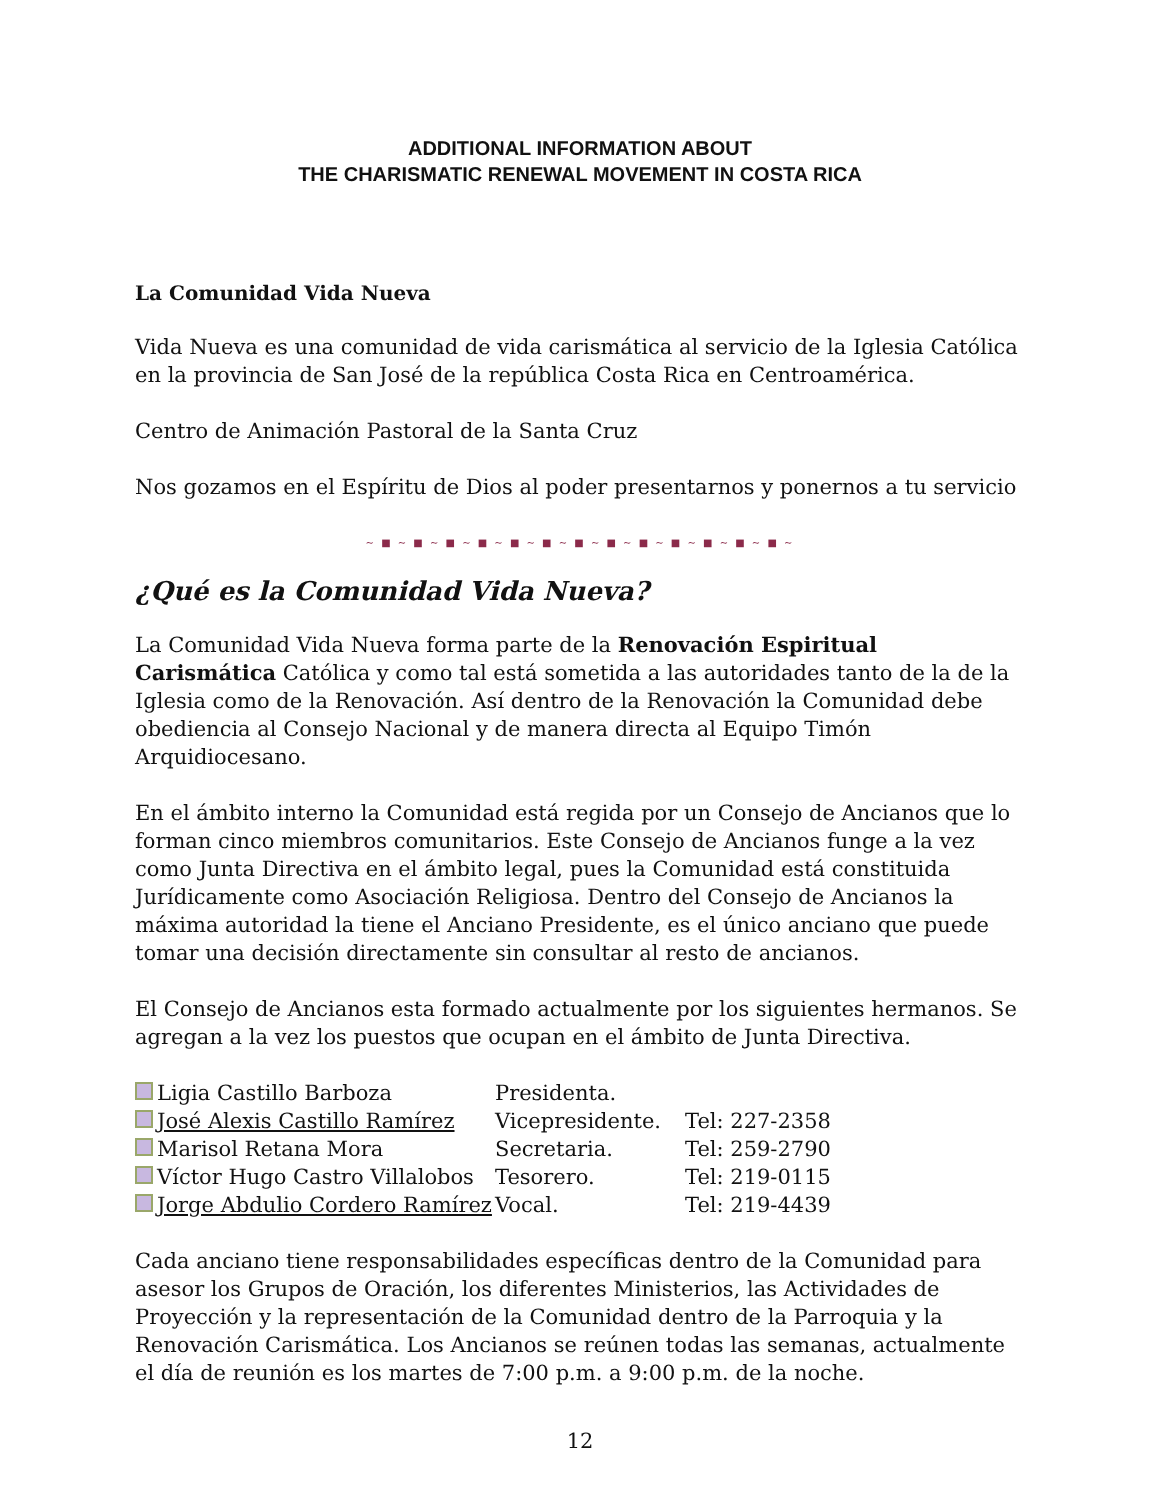ADDITIONAL INFORMATION ABOUT
THE CHARISMATIC RENEWAL MOVEMENT IN COSTA RICA
La Comunidad Vida Nueva
Vida Nueva es una comunidad de vida carismática al servicio de la Iglesia Católica en la provincia de San José de la república Costa Rica en Centroamérica.
Centro de Animación Pastoral de la Santa Cruz
Nos gozamos en el Espíritu de Dios al poder presentarnos y ponernos a tu servicio
~ ■ ~ ■ ~ ■ ~ ■ ~ ■ ~ ■ ~ ■ ~ ■ ~ ■ ~ ■ ~ ■ ~ ■ ~ ■ ~
¿Qué es la Comunidad Vida Nueva?
La Comunidad Vida Nueva forma parte de la Renovación Espiritual Carismática Católica y como tal está sometida a las autoridades tanto de la de la Iglesia como de la Renovación. Así dentro de la Renovación la Comunidad debe obediencia al Consejo Nacional y de manera directa al Equipo Timón Arquidiocesano.
En el ámbito interno la Comunidad está regida por un Consejo de Ancianos que lo forman cinco miembros comunitarios. Este Consejo de Ancianos funge a la vez como Junta Directiva en el ámbito legal, pues la Comunidad está constituida Jurídicamente como Asociación Religiosa. Dentro del Consejo de Ancianos la máxima autoridad la tiene el Anciano Presidente, es el único anciano que puede tomar una decisión directamente sin consultar al resto de ancianos.
El Consejo de Ancianos esta formado actualmente por los siguientes hermanos. Se agregan a la vez los puestos que ocupan en el ámbito de Junta Directiva.
| Ligia Castillo Barboza | Presidenta. | |
| José Alexis Castillo Ramírez | Vicepresidente. | Tel: 227-2358 |
| Marisol Retana Mora | Secretaria. | Tel: 259-2790 |
| Víctor Hugo Castro Villalobos | Tesorero. | Tel: 219-0115 |
| Jorge Abdulio Cordero Ramírez | Vocal. | Tel: 219-4439 |
Cada anciano tiene responsabilidades específicas dentro de la Comunidad para asesor los Grupos de Oración, los diferentes Ministerios, las Actividades de Proyección y la representación de la Comunidad dentro de la Parroquia y la Renovación Carismática. Los Ancianos se reúnen todas las semanas, actualmente el día de reunión es los martes de 7:00 p.m. a 9:00 p.m. de la noche.
12